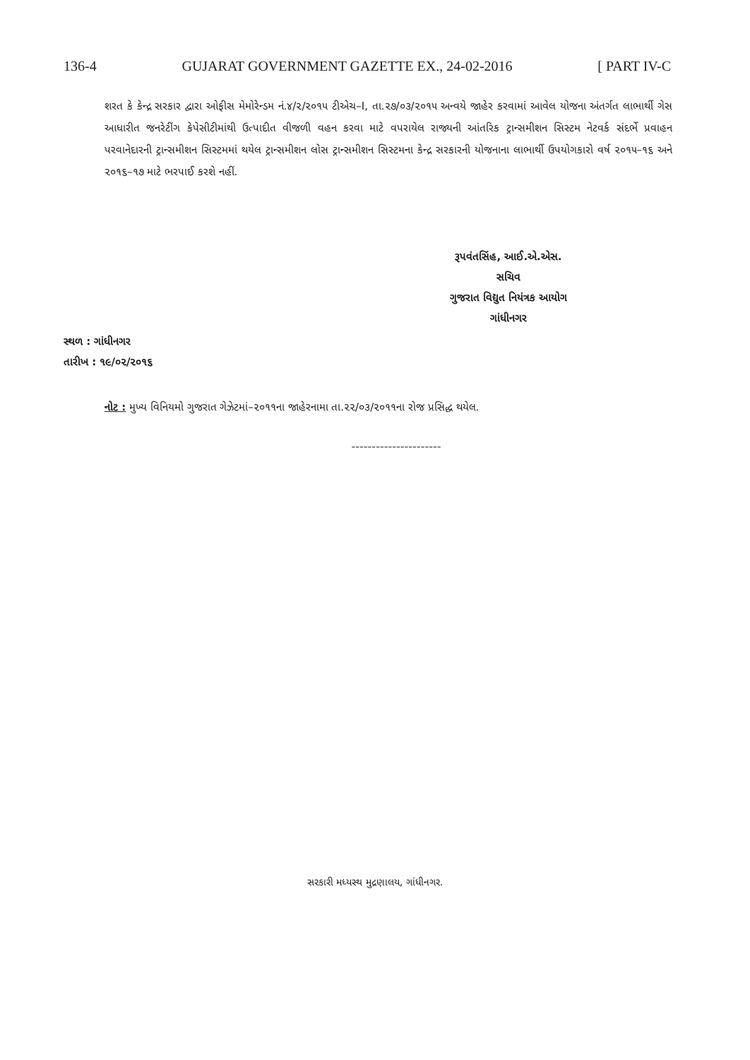136-4 GUJARAT GOVERNMENT GAZETTE EX., 24-02-2016 [ PART IV-C
શરત કે કેન્દ્ર સરકાર દ્વારા ઓફીસ મેમોરેન્ડમ નં.૪/૨/૨૦૧૫ ટીએચ–I, તા.૨૭/૦૩/૨૦૧૫ અન્વયે જાહેર કરવામાં આવેલ યોજના અંતર્ગત લાભાર્થી ગેસ આધારીત જનરેટીંગ કેપેસીટીમાંથી ઉત્પાદીત વીજળી વહન કરવા માટે વપરાયેલ રાજ્યની આંતરિક ટ્રાન્સમીશન સિસ્ટમ નેટવર્ક સંદર્ભે પ્રવાહન પરવાનેદારની ટ્રાન્સમીશન સિસ્ટમમાં થયેલ ટ્રાન્સમીશન લોસ ટ્રાન્સમીશન સિસ્ટમના કેન્દ્ર સરકારની યોજનાના લાભાર્થી ઉપયોગકારો વર્ષ ૨૦૧૫–૧૬ અને ૨૦૧૬–૧૭ માટે ભરપાઈ કરશે નહીં.
રૂપવંતસિંહ, આઈ.એ.એસ.
સચિવ
ગુજરાત વિદ્યુત નિયંત્રક આયોગ
ગાંધીનગર
સ્થળ : ગાંધીનગર
તારીખ : ૧૯/૦૨/૨૦૧૬
નોટ : મુખ્ય વિનિયમો ગુજરાત ગેઝેટમાં–૨૦૧૧ના જાહેરનામા તા.૨૨/૦૩/૨૦૧૧ના રોજ પ્રસિદ્ધ થયેલ.
----------------------
સરકારી મધ્યસ્થ મુદ્રણાલય, ગાંધીનગર.